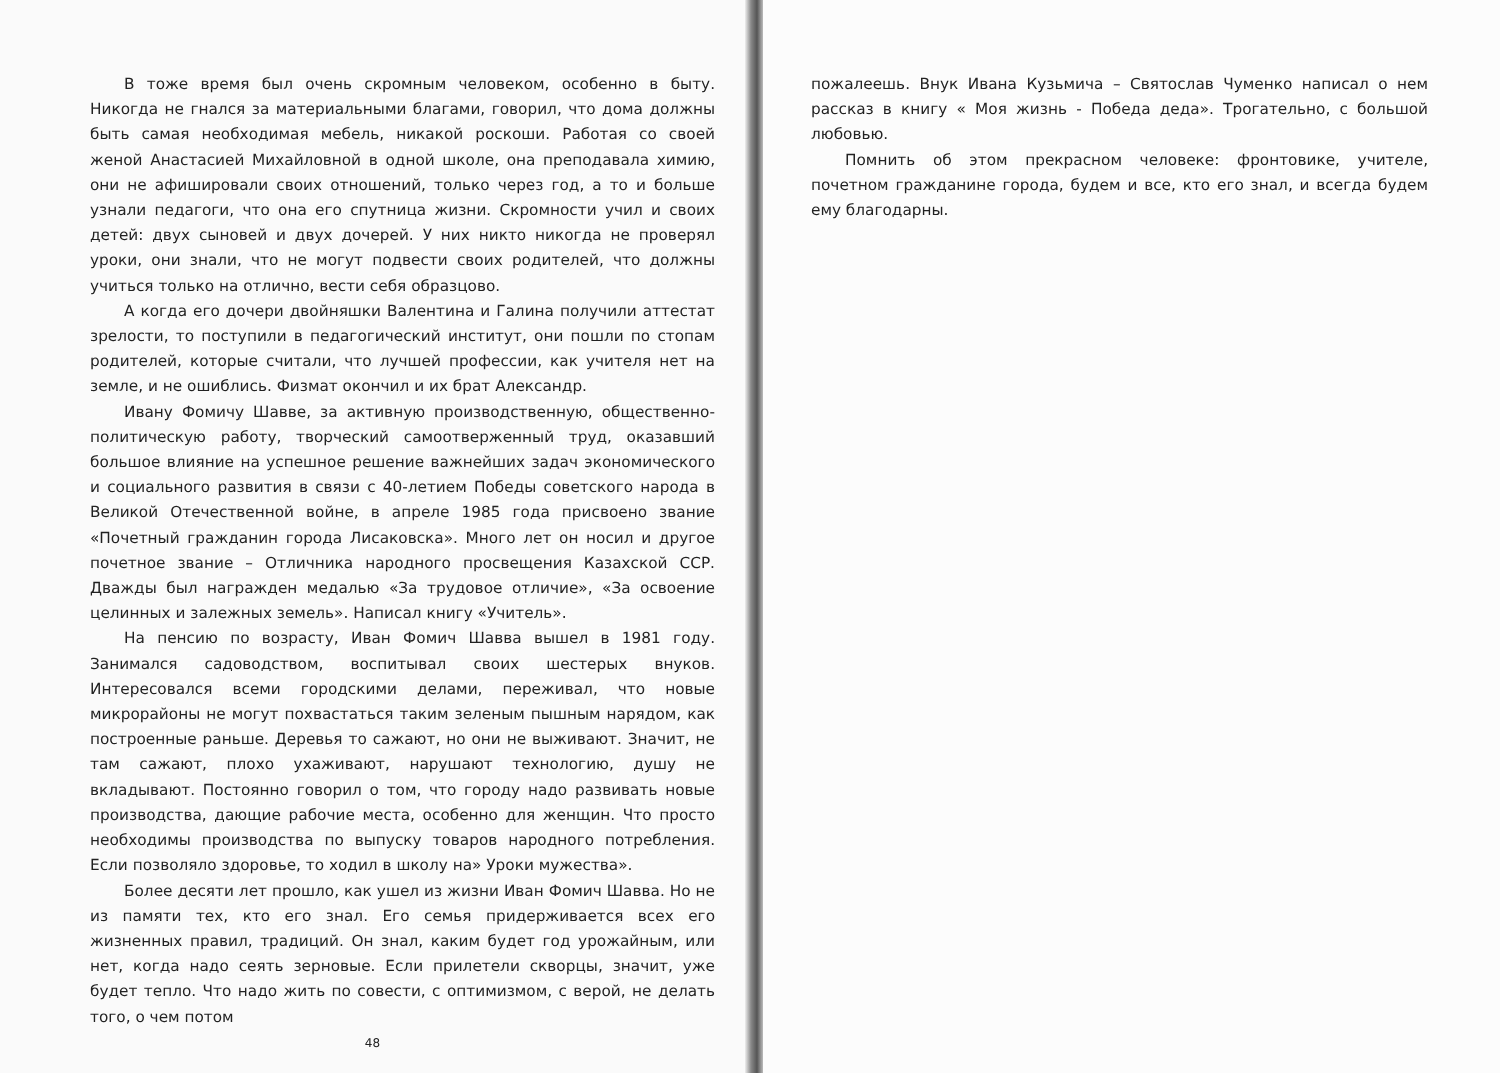В тоже время был очень скромным человеком, особенно в быту. Никогда не гнался за материальными благами, говорил, что дома должны быть самая необходимая мебель, никакой роскоши. Работая со своей женой Анастасией Михайловной в одной школе, она преподавала химию, они не афишировали своих отношений, только через год, а то и больше узнали педагоги, что она его спутница жизни. Скромности учил и своих детей: двух сыновей и двух дочерей. У них никто никогда не проверял уроки, они знали, что не могут подвести своих родителей, что должны учиться только на отлично, вести себя образцово.
А когда его дочери двойняшки Валентина и Галина получили аттестат зрелости, то поступили в педагогический институт, они пошли по стопам родителей, которые считали, что лучшей профессии, как учителя нет на земле, и не ошиблись. Физмат окончил и их брат Александр.
Ивану Фомичу Шавве, за активную производственную, общественно-политическую работу, творческий самоотверженный труд, оказавший большое влияние на успешное решение важнейших задач экономического и социального развития в связи с 40-летием Победы советского народа в Великой Отечественной войне, в апреле 1985 года присвоено звание «Почетный гражданин города Лисаковска». Много лет он носил и другое почетное звание – Отличника народного просвещения Казахской ССР. Дважды был награжден медалью «За трудовое отличие», «За освоение целинных и залежных земель». Написал книгу «Учитель».
На пенсию по возрасту, Иван Фомич Шавва вышел в 1981 году. Занимался садоводством, воспитывал своих шестерых внуков. Интересовался всеми городскими делами, переживал, что новые микрорайоны не могут похвастаться таким зеленым пышным нарядом, как построенные раньше. Деревья то сажают, но они не выживают. Значит, не там сажают, плохо ухаживают, нарушают технологию, душу не вкладывают. Постоянно говорил о том, что городу надо развивать новые производства, дающие рабочие места, особенно для женщин. Что просто необходимы производства по выпуску товаров народного потребления. Если позволяло здоровье, то ходил в школу на» Уроки мужества».
Более десяти лет прошло, как ушел из жизни Иван Фомич Шавва. Но не из памяти тех, кто его знал. Его семья придерживается всех его жизненных правил, традиций. Он знал, каким будет год урожайным, или нет, когда надо сеять зерновые. Если прилетели скворцы, значит, уже будет тепло. Что надо жить по совести, с оптимизмом, с верой, не делать того, о чем потом
48
пожалеешь. Внук Ивана Кузьмича – Святослав Чуменко написал о нем рассказ в книгу « Моя жизнь - Победа деда». Трогательно, с большой любовью.
Помнить об этом прекрасном человеке: фронтовике, учителе, почетном гражданине города, будем и все, кто его знал, и всегда будем ему благодарны.